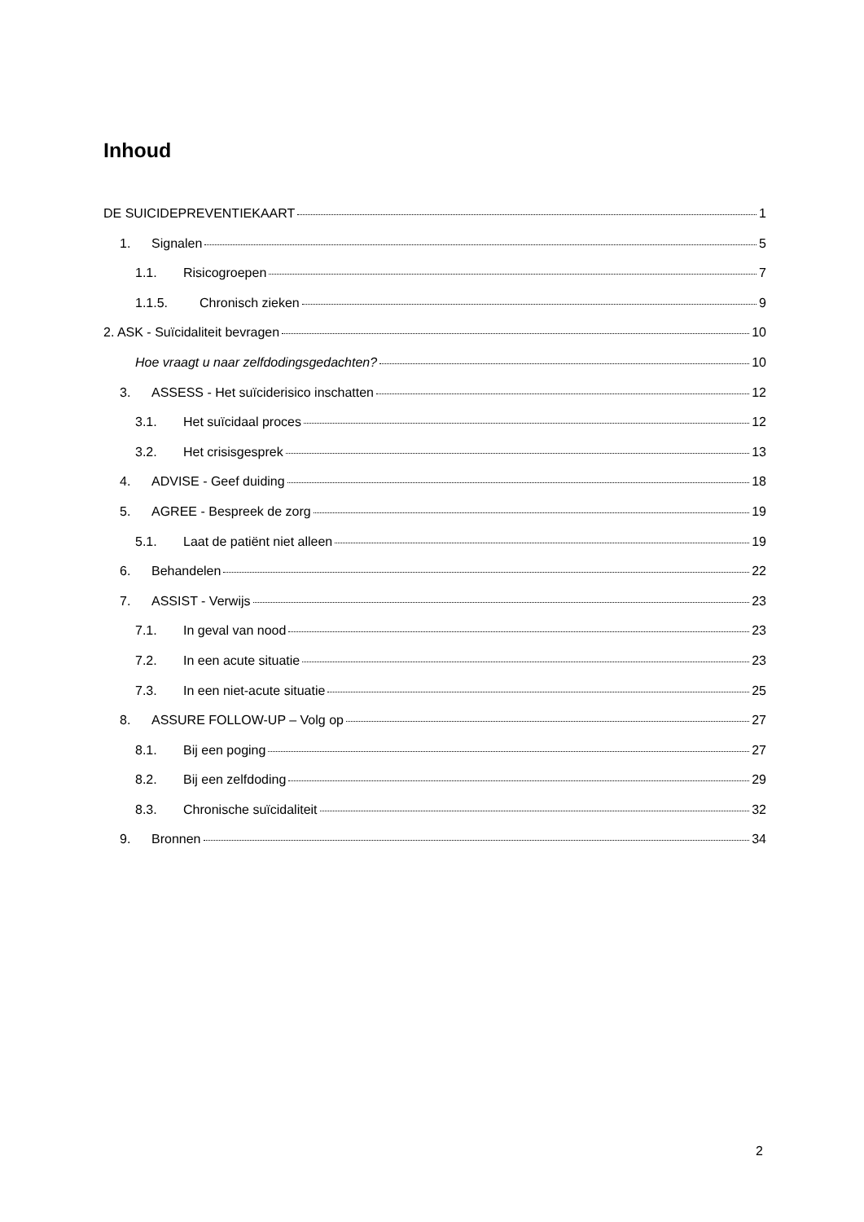Inhoud
DE SUICIDEPREVENTIEKAART 1
1. Signalen 5
1.1. Risicogroepen 7
1.1.5. Chronisch zieken 9
2. ASK - Suïcidaliteit bevragen 10
Hoe vraagt u naar zelfdodingsgedachten? 10
3. ASSESS - Het suïciderisico inschatten 12
3.1. Het suïcidaal proces 12
3.2. Het crisisgesprek 13
4. ADVISE - Geef duiding 18
5. AGREE - Bespreek de zorg 19
5.1. Laat de patiënt niet alleen 19
6. Behandelen 22
7. ASSIST - Verwijs 23
7.1. In geval van nood 23
7.2. In een acute situatie 23
7.3. In een niet-acute situatie 25
8. ASSURE FOLLOW-UP – Volg op 27
8.1. Bij een poging 27
8.2. Bij een zelfdoding 29
8.3. Chronische suïcidaliteit 32
9. Bronnen 34
2